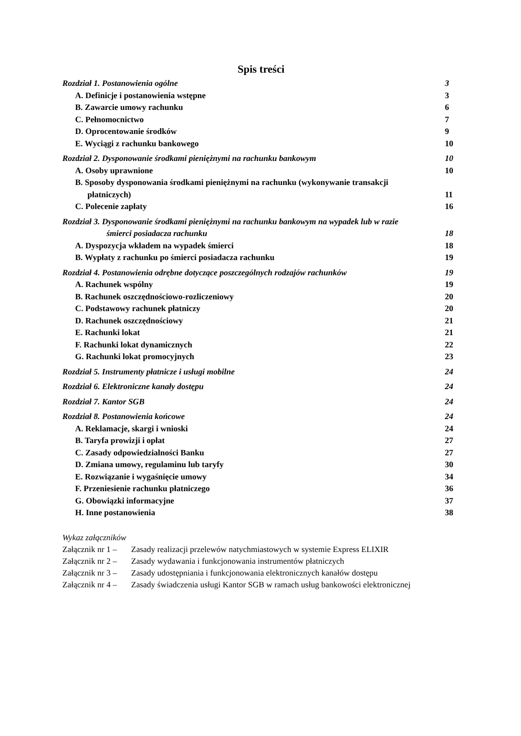Spis treści
Rozdział 1. Postanowienia ogólne 3
A. Definicje i postanowienia wstępne 3
B. Zawarcie umowy rachunku 6
C. Pełnomocnictwo 7
D. Oprocentowanie środków 9
E. Wyciągi z rachunku bankowego 10
Rozdział 2. Dysponowanie środkami pieniężnymi na rachunku bankowym 10
A. Osoby uprawnione 10
B. Sposoby dysponowania środkami pieniężnymi na rachunku (wykonywanie transakcji
płatniczych) 11
C. Polecenie zapłaty 16
Rozdział 3. Dysponowanie środkami pieniężnymi na rachunku bankowym na wypadek lub w razie
śmierci posiadacza rachunku 18
A. Dyspozycja wkładem na wypadek śmierci 18
B. Wypłaty z rachunku po śmierci posiadacza rachunku 19
Rozdział 4. Postanowienia odrębne dotyczące poszczególnych rodzajów rachunków 19
A. Rachunek wspólny 19
B. Rachunek oszczędnościowo-rozliczeniowy 20
C. Podstawowy rachunek płatniczy 20
D. Rachunek oszczędnościowy 21
E. Rachunki lokat 21
F. Rachunki lokat dynamicznych 22
G. Rachunki lokat promocyjnych 23
Rozdział 5. Instrumenty płatnicze i usługi mobilne 24
Rozdział 6. Elektroniczne kanały dostępu 24
Rozdział 7. Kantor SGB 24
Rozdział 8. Postanowienia końcowe 24
A. Reklamacje, skargi i wnioski 24
B. Taryfa prowizji i opłat 27
C. Zasady odpowiedzialności Banku 27
D. Zmiana umowy, regulaminu lub taryfy 30
E. Rozwiązanie i wygaśnięcie umowy 34
F. Przeniesienie rachunku płatniczego 36
G. Obowiązki informacyjne 37
H. Inne postanowienia 38
Wykaz załączników
Załącznik nr 1 – Zasady realizacji przelewów natychmiastowych w systemie Express ELIXIR
Załącznik nr 2 – Zasady wydawania i funkcjonowania instrumentów płatniczych
Załącznik nr 3 – Zasady udostępniania i funkcjonowania elektronicznych kanałów dostępu
Załącznik nr 4 – Zasady świadczenia usługi Kantor SGB w ramach usług bankowości elektronicznej